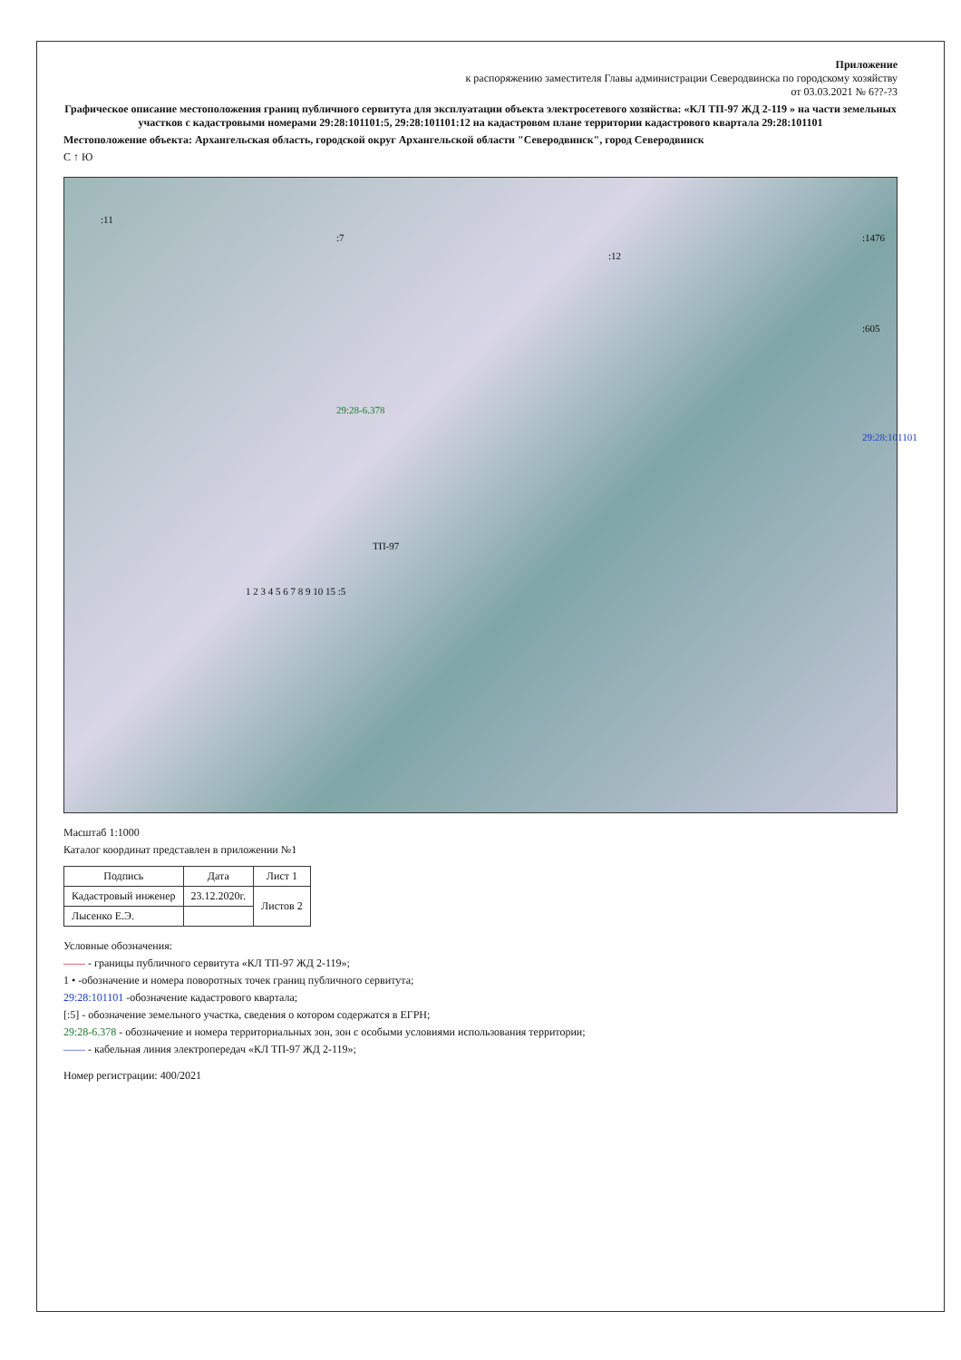Приложение
к распоряжению заместителя Главы администрации Северодвинска по городскому хозяйству
от 03.03.2021 № 6??-?3
Графическое описание местоположения границ публичного сервитута для эксплуатации объекта электросетевого хозяйства: «КЛ ТП-97 ЖД 2-119 » на части земельных участков с кадастровыми номерами 29:28:101101:5, 29:28:101101:12 на кадастровом плане территории кадастрового квартала 29:28:101101
Местоположение объекта: Архангельская область, городской округ Архангельской области "Северодвинск", город Северодвинск
С ↑ Ю
:11
:7
:12
:1476
:605
29:28:101101
29:28-6.378
ТП-97
1 2 3 4 5 6 7 8 9 10 15 :5
Масштаб 1:1000
Каталог координат представлен в приложении №1
| Подпись | Дата | Лист 1 |
| --- | --- | --- |
| Кадастровый инженер | 23.12.2020г. | Листов 2 |
| Лысенко Е.Э. | | |
Условные обозначения:
—— - границы публичного сервитута «КЛ ТП-97 ЖД 2-119»;
1 • -обозначение и номера поворотных точек границ публичного сервитута;
29:28:101101 -обозначение кадастрового квартала;
[:5] - обозначение земельного участка, сведения о котором содержатся в ЕГРН;
29:28-6.378 - обозначение и номера территориальных зон, зон с особыми условиями использования территории;
—— - кабельная линия электропередач «КЛ ТП-97 ЖД 2-119»;
Номер регистрации: 400/2021